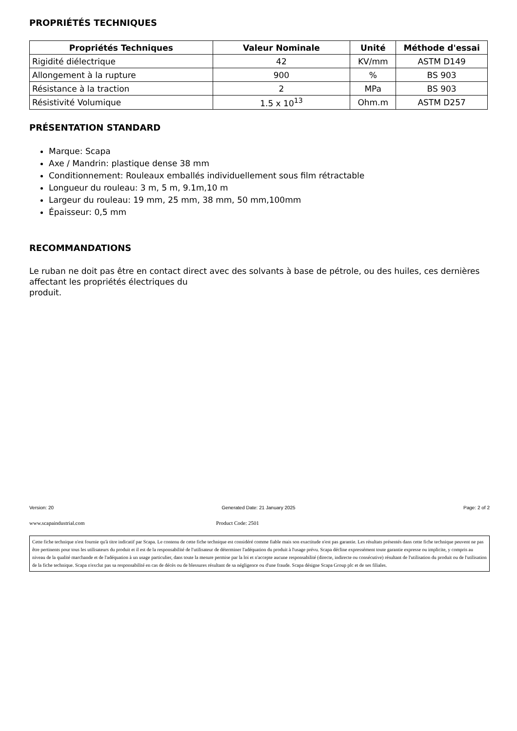PROPRIÉTÉS TECHNIQUES
| Propriétés Techniques | Valeur Nominale | Unité | Méthode d'essai |
| --- | --- | --- | --- |
| Rigidité diélectrique | 42 | KV/mm | ASTM D149 |
| Allongement à la rupture | 900 | % | BS 903 |
| Résistance à la traction | 2 | MPa | BS 903 |
| Résistivité Volumique | 1.5 x 10<sup>13</sup> | Ohm.m | ASTM D257 |
PRÉSENTATION STANDARD
Marque: Scapa
Axe / Mandrin: plastique dense 38 mm
Conditionnement: Rouleaux emballés individuellement sous film rétractable
Longueur du rouleau: 3 m, 5 m, 9.1m,10 m
Largeur du rouleau: 19 mm, 25 mm, 38 mm, 50 mm,100mm
Épaisseur: 0,5 mm
RECOMMANDATIONS
Le ruban ne doit pas être en contact direct avec des solvants à base de pétrole, ou des huiles, ces dernières affectant les propriétés électriques du
produit.
Version: 20 Generated Date: 21 January 2025 Page: 2 of 2
www.scapaindustrial.com Product Code: 2501
Cette fiche technique n'est fournie qu'à titre indicatif par Scapa. Le contenu de cette fiche technique est considéré comme fiable mais son exactitude n'est pas garantie. Les résultats présentés dans cette fiche technique peuvent ne pas être pertinents pour tous les utilisateurs du produit et il est de la responsabilité de l'utilisateur de déterminer l'adéquation du produit à l'usage prévu. Scapa décline expressément toute garantie expresse ou implicite, y compris au niveau de la qualité marchande et de l'adéquation à un usage particulier, dans toute la mesure permise par la loi et n'accepte aucune responsabilité (directe, indirecte ou consécutive) résultant de l'utilisation du produit ou de l'utilisation de la fiche technique. Scapa n'exclut pas sa responsabilité en cas de décès ou de blessures résultant de sa négligence ou d'une fraude. Scapa désigne Scapa Group plc et de ses filiales.